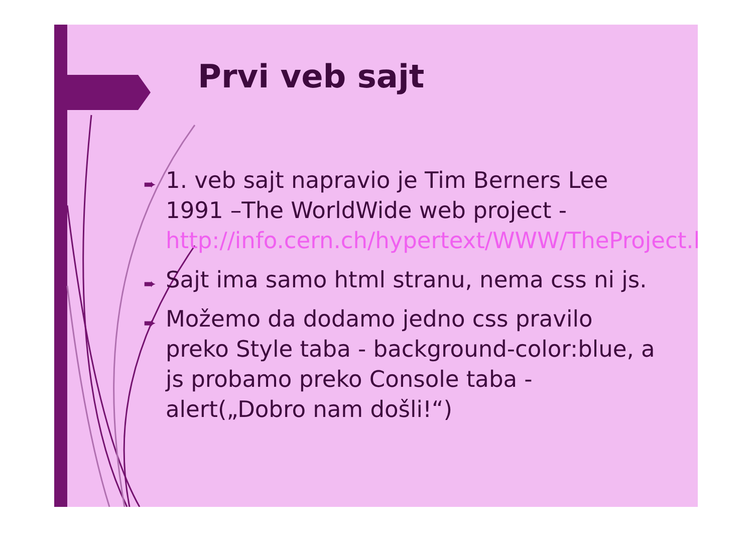Prvi veb sajt
➨ 1. veb sajt napravio je Tim Berners Lee 1991 –The WorldWide web project - http://info.cern.ch/hypertext/WWW/TheProject.html
➨ Sajt ima samo html stranu, nema css ni js.
➨ Možemo da dodamo jedno css pravilo preko Style taba - background-color:blue, a js probamo preko Console taba - alert(„Dobro nam došli!“)